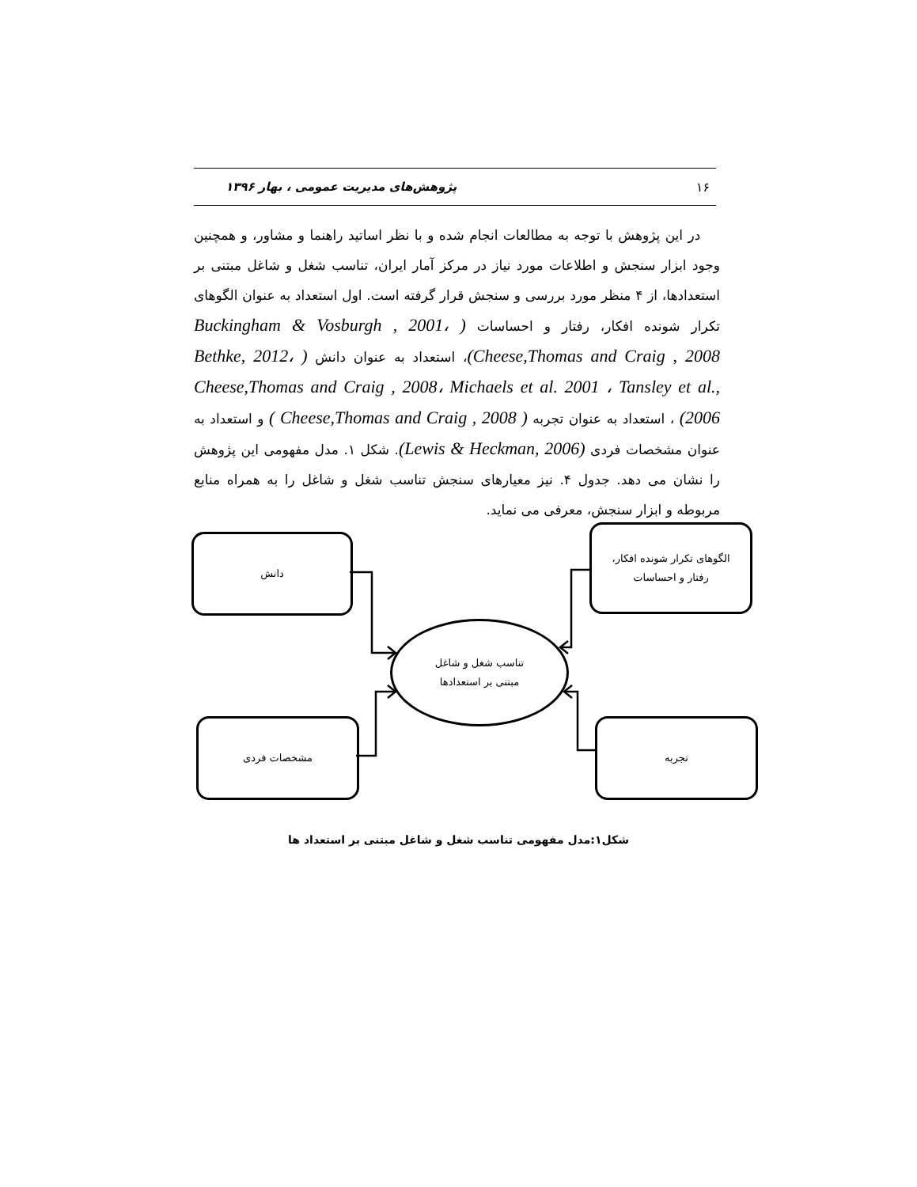۱۶ پژوهش‌های مدیریت عمومی ، بهار ۱۳۹۶
در این پژوهش با توجه به مطالعات انجام شده و با نظر اساتید راهنما و مشاور، و همچنین وجود ابزار سنجش و اطلاعات مورد نیاز در مرکز آمار ایران، تناسب شغل و شاغل مبتنی بر استعدادها، از ۴ منظر مورد بررسی و سنجش قرار گرفته است. اول استعداد به عنوان الگوهای تکرار شونده افکار، رفتار و احساسات ( Buckingham & Vosburgh , 2001، Cheese,Thomas and Craig , 2008)، استعداد به عنوان دانش ( Bethke, 2012، Cheese,Thomas and Craig , 2008، Michaels et al. 2001 ، Tansley et al., 2006) ، استعداد به عنوان تجربه ( Cheese,Thomas and Craig , 2008 ) و استعداد به عنوان مشخصات فردی (Lewis & Heckman, 2006). شکل ۱. مدل مفهومی این پژوهش را نشان می دهد. جدول ۴. نیز معیارهای سنجش تناسب شغل و شاغل را به همراه منابع مربوطه و ابزار سنجش، معرفی می نماید.
الگوهای تکرار شونده افکار،
رفتار و احساسات
دانش
تناسب شغل و شاغل
مبتنی بر استعدادها
مشخصات فردی تجربه
شکل۱:مدل مفهومی تناسب شغل و شاغل مبتنی بر استعداد ها